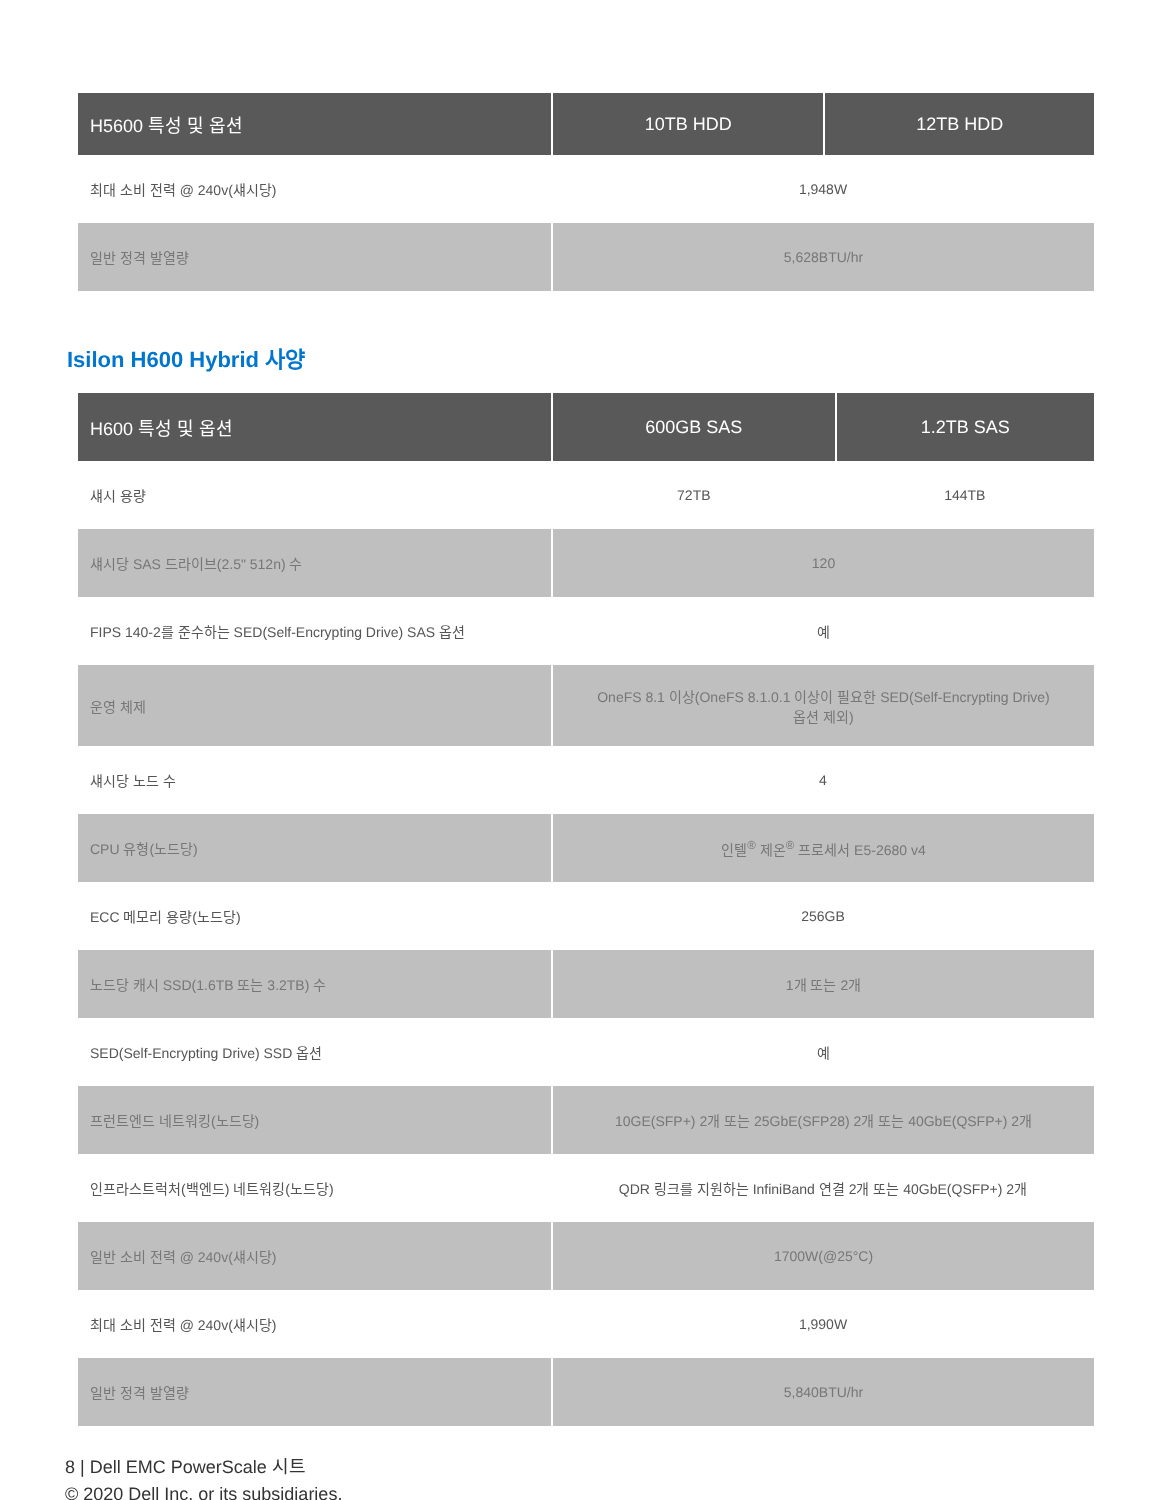| H5600 특성 및 옵션 | 10TB HDD | 12TB HDD |
| --- | --- | --- |
| 최대 소비 전력 @ 240v(섀시당) | 1,948W | |
| 일반 정격 발열량 | 5,628BTU/hr | |
Isilon H600 Hybrid 사양
| H600 특성 및 옵션 | 600GB SAS | 1.2TB SAS |
| --- | --- | --- |
| 섀시 용량 | 72TB | 144TB |
| 섀시당 SAS 드라이브(2.5" 512n) 수 | 120 | |
| FIPS 140-2를 준수하는 SED(Self-Encrypting Drive) SAS 옵션 | 예 | |
| 운영 체제 | OneFS 8.1 이상(OneFS 8.1.0.1 이상이 필요한 SED(Self-Encrypting Drive) 옵션 제외) | |
| 섀시당 노드 수 | 4 | |
| CPU 유형(노드당) | 인텔<sup>®</sup> 제온<sup>®</sup> 프로세서 E5-2680 v4 | |
| ECC 메모리 용량(노드당) | 256GB | |
| 노드당 캐시 SSD(1.6TB 또는 3.2TB) 수 | 1개 또는 2개 | |
| SED(Self-Encrypting Drive) SSD 옵션 | 예 | |
| 프런트엔드 네트워킹(노드당) | 10GE(SFP+) 2개 또는 25GbE(SFP28) 2개 또는 40GbE(QSFP+) 2개 | |
| 인프라스트럭처(백엔드) 네트워킹(노드당) | QDR 링크를 지원하는 InfiniBand 연결 2개 또는 40GbE(QSFP+) 2개 | |
| 일반 소비 전력 @ 240v(섀시당) | 1700W(@25°C) | |
| 최대 소비 전력 @ 240v(섀시당) | 1,990W | |
| 일반 정격 발열량 | 5,840BTU/hr | |
8 | Dell EMC PowerScale 시트
© 2020 Dell Inc. or its subsidiaries.